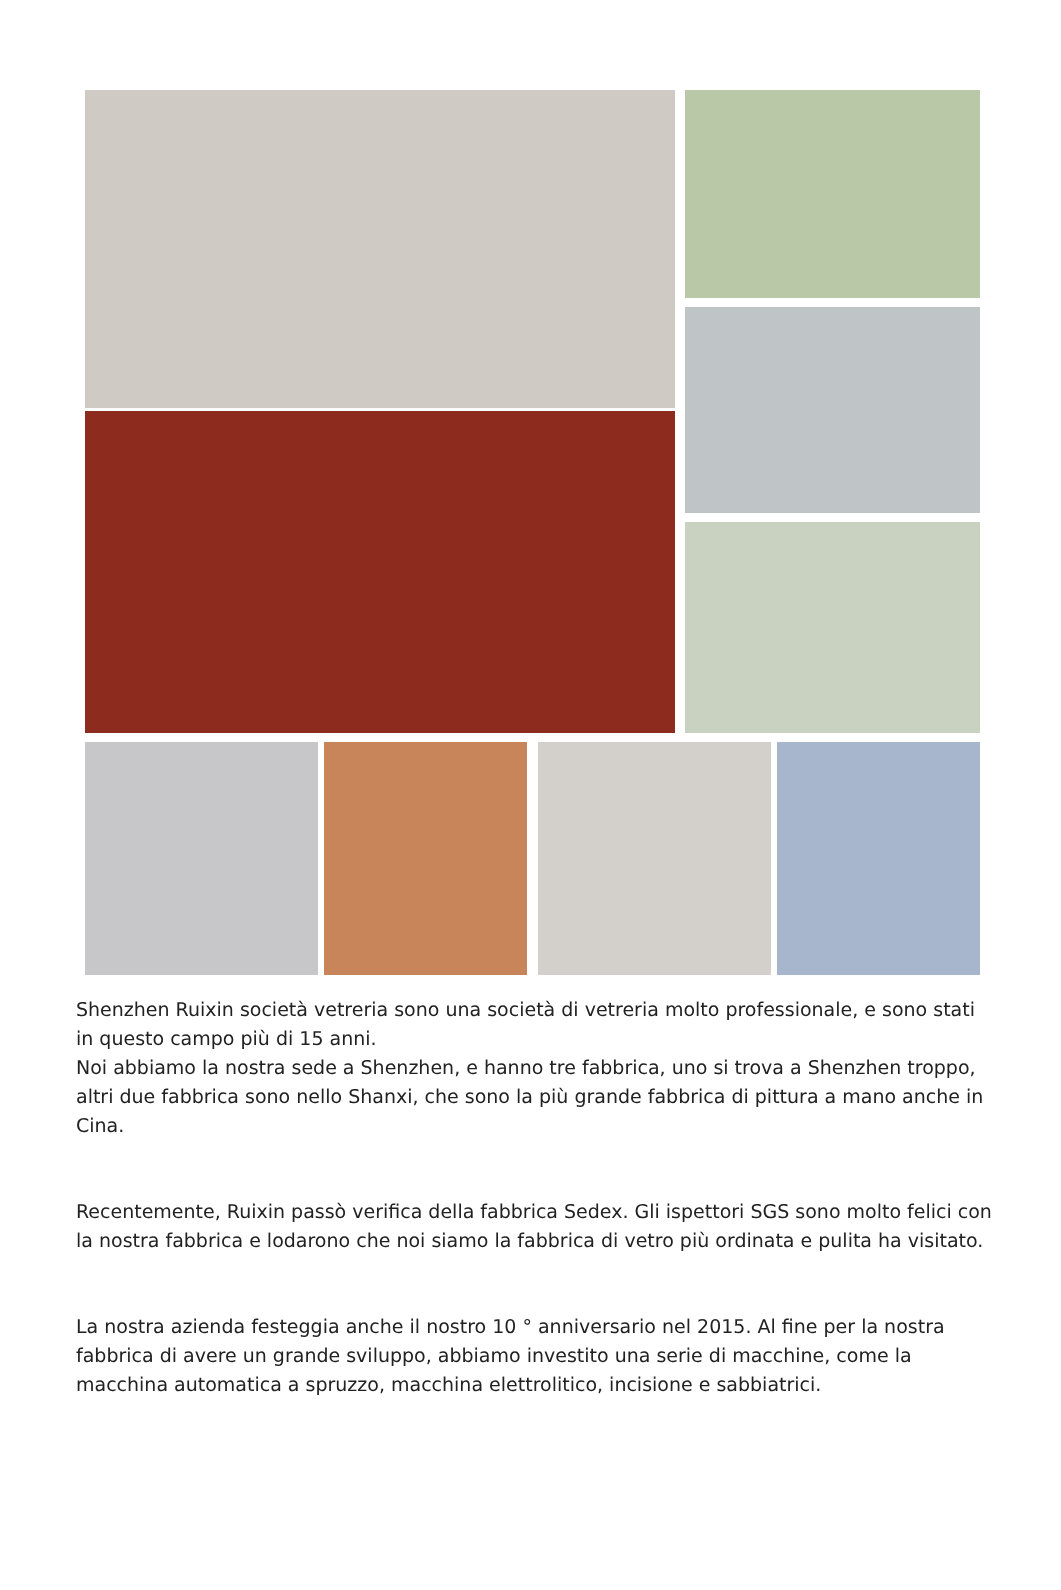Shenzhen Ruixin società vetreria sono una società di vetreria molto professionale, e sono stati in questo campo più di 15 anni.
Noi abbiamo la nostra sede a Shenzhen, e hanno tre fabbrica, uno si trova a Shenzhen troppo, altri due fabbrica sono nello Shanxi, che sono la più grande fabbrica di pittura a mano anche in Cina.
Recentemente, Ruixin passò verifica della fabbrica Sedex. Gli ispettori SGS sono molto felici con la nostra fabbrica e lodarono che noi siamo la fabbrica di vetro più ordinata e pulita ha visitato.
La nostra azienda festeggia anche il nostro 10 ° anniversario nel 2015. Al fine per la nostra fabbrica di avere un grande sviluppo, abbiamo investito una serie di macchine, come la macchina automatica a spruzzo, macchina elettrolitico, incisione e sabbiatrici.